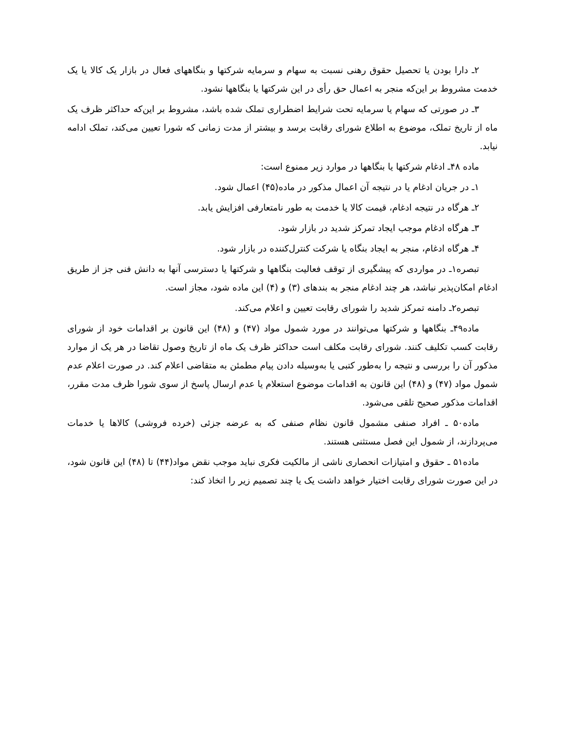۲ـ دارا بودن یا تحصیل حقوق رهنی نسبت به سهام و سرمایه شرکتها و بنگاههای فعال در بازار یک کالا یا یک خدمت مشروط بر این‌که منجر به اعمال حق رأی در این شرکتها یا بنگاهها نشود.
۳ـ در صورتی که سهام یا سرمایه تحت شرایط اضطراری تملک شده باشد، مشروط بر این‌که حداکثر ظرف یک ماه از تاریخ تملک، موضوع به اطلاع شورای رقابت برسد و بیشتر از مدت زمانی که شورا تعیین می‌کند، تملک ادامه نیابد.
ماده ۴۸ـ ادغام شرکتها یا بنگاهها در موارد زیر ممنوع است:
۱ـ در جریان ادغام یا در نتیجه آن اعمال مذکور در ماده(۴۵) اعمال شود.
۲ـ هرگاه در نتیجه ادغام، قیمت کالا یا خدمت به طور نامتعارفی افزایش یابد.
۳ـ هرگاه ادغام موجب ایجاد تمرکز شدید در بازار شود.
۴ـ هرگاه ادغام، منجر به ایجاد بنگاه یا شرکت کنترل‌کننده در بازار شود.
تبصره۱ـ در مواردی که پیشگیری از توقف فعالیت بنگاهها و شرکتها یا دسترسی آنها به دانش فنی جز از طریق ادغام امکان‌پذیر نباشد، هر چند ادغام منجر به بندهای (۳) و (۴) این ماده شود، مجاز است.
تبصره۲ـ دامنه تمرکز شدید را شورای رقابت تعیین و اعلام می‌کند.
ماده۴۹ـ بنگاهها و شرکتها می‌توانند در مورد شمول مواد (۴۷) و (۴۸) این قانون بر اقدامات خود از شورای رقابت کسب تکلیف کنند. شورای رقابت مکلف است حداکثر ظرف یک ماه از تاریخ وصول تقاضا در هر یک از موارد مذکور آن را بررسی و نتیجه را به‌طور کتبی یا به‌وسیله دادن پیام مطمئن به متقاضی اعلام کند. در صورت اعلام عدم شمول مواد (۴۷) و (۴۸) این قانون به اقدامات موضوع استعلام یا عدم ارسال پاسخ از سوی شورا ظرف مدت مقرر، اقدامات مذکور صحیح تلقی می‌شود.
ماده۵۰ ـ افراد صنفی مشمول قانون نظام صنفی که به عرضه جزئی (خرده فروشی) کالاها یا خدمات می‌پردازند، از شمول این فصل مستثنی هستند.
ماده۵۱ ـ حقوق و امتیازات انحصاری ناشی از مالکیت فکری نباید موجب نقض مواد(۴۴) تا (۴۸) این قانون شود، در این صورت شورای رقابت اختیار خواهد داشت یک یا چند تصمیم زیر را اتخاذ کند: